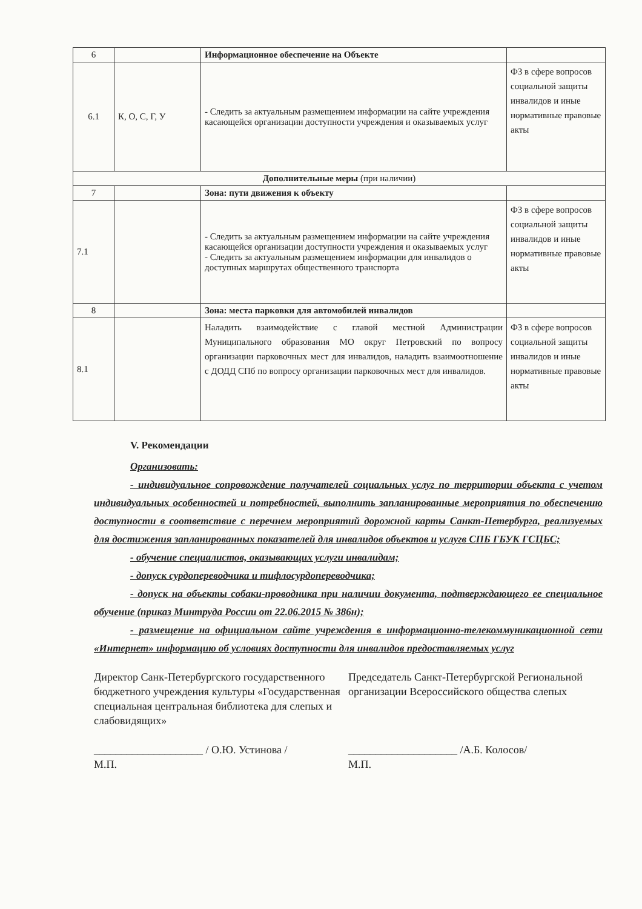| 6 | | Информационное обеспечение на Объекте | |
| 6.1 | К, О, С, Г, У | - Следить за актуальным размещением информации на сайте учреждения касающейся организации доступности учреждения и оказываемых услуг | ФЗ в сфере вопросов социальной защиты инвалидов и иные нормативные правовые акты |
| Дополнительные меры (при наличии) | | | |
| 7 | | Зона: пути движения к объекту | |
| 7.1 | | - Следить за актуальным размещением информации на сайте учреждения касающейся организации доступности учреждения и оказываемых услуг - Следить за актуальным размещением информации для инвалидов о доступных маршрутах общественного транспорта | ФЗ в сфере вопросов социальной защиты инвалидов и иные нормативные правовые акты |
| 8 | | Зона: места парковки для автомобилей инвалидов | |
| 8.1 | | Наладить взаимодействие с главой местной Администрации Муниципального образования МО округ Петровский по вопросу организации парковочных мест для инвалидов, наладить взаимоотношение с ДОДД СПб по вопросу организации парковочных мест для инвалидов. | ФЗ в сфере вопросов социальной защиты инвалидов и иные нормативные правовые акты |
V. Рекомендации
Организовать:
- индивидуальное сопровождение получателей социальных услуг по территории объекта с учетом индивидуальных особенностей и потребностей, выполнить запланированные мероприятия по обеспечению доступности в соответствие с перечнем мероприятий дорожной карты Санкт-Петербурга, реализуемых для достижения запланированных показателей для инвалидов объектов и услугв СПБ ГБУК ГСЦБС;
- обучение специалистов, оказывающих услуги инвалидам;
- допуск сурдопереводчика и тифлосурдопереводчика;
- допуск на объекты собаки-проводника при наличии документа, подтверждающего ее специальное обучение (приказ Минтруда России от 22.06.2015 № 386н);
- размещение на официальном сайте учреждения в информационно-телекоммуникационной сети «Интернет» информацию об условиях доступности для инвалидов предоставляемых услуг
Директор Санк-Петербургского государственного бюджетного учреждения культуры «Государственная специальная центральная библиотека для слепых и слабовидящих»
____________________ / О.Ю. Устинова /
М.П.
Председатель Санкт-Петербургской Региональной организации Всероссийского общества слепых
____________________ /А.Б. Колосов/
М.П.